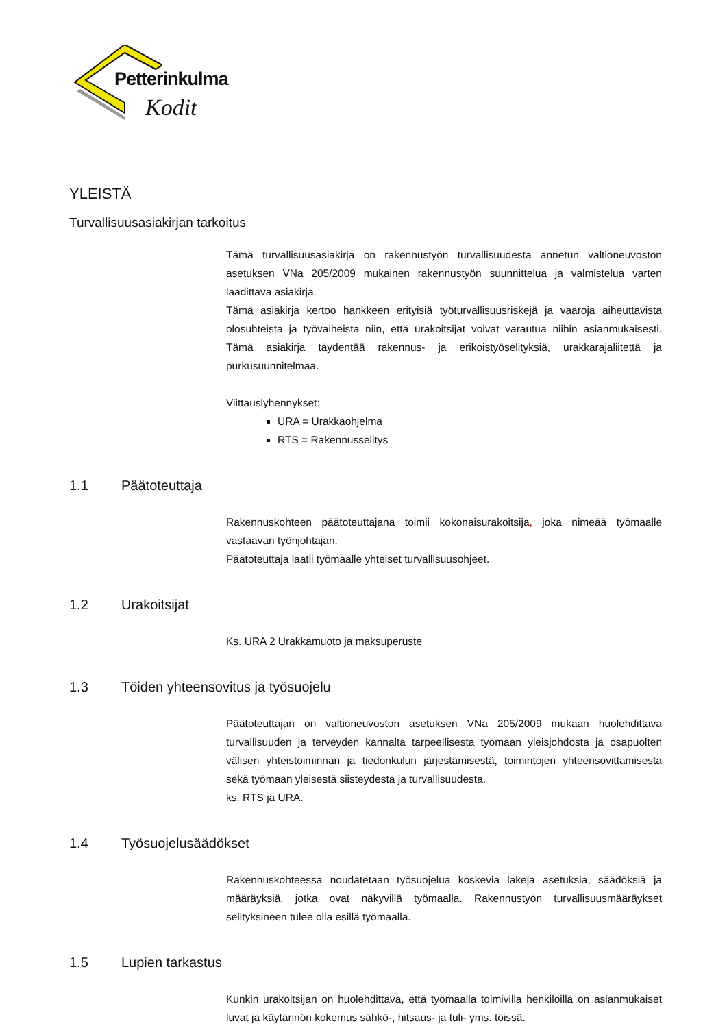Petterinkulma
Kodit
YLEISTÄ
Turvallisuusasiakirjan tarkoitus
Tämä turvallisuusasiakirja on rakennustyön turvallisuudesta annetun valtioneuvoston asetuksen VNa 205/2009 mukainen rakennustyön suunnittelua ja valmistelua varten laadittava asiakirja.
Tämä asiakirja kertoo hankkeen erityisiä työturvallisuusriskejä ja vaaroja aiheuttavista olosuhteista ja työvaiheista niin, että urakoitsijat voivat varautua niihin asianmukaisesti. Tämä asiakirja täydentää rakennus- ja erikoistyöselityksiä, urakkarajaliitettä ja purkusuunnitelmaa.
Viittauslyhennykset:
URA = Urakkaohjelma
RTS = Rakennusselitys
1.1 Päätoteuttaja
Rakennuskohteen päätoteuttajana toimii kokonaisurakoitsija, joka nimeää työmaalle vastaavan työnjohtajan.
Päätoteuttaja laatii työmaalle yhteiset turvallisuusohjeet.
1.2 Urakoitsijat
Ks. URA 2 Urakkamuoto ja maksuperuste
1.3 Töiden yhteensovitus ja työsuojelu
Päätoteuttajan on valtioneuvoston asetuksen VNa 205/2009 mukaan huolehdittava turvallisuuden ja terveyden kannalta tarpeellisesta työmaan yleisjohdosta ja osapuolten välisen yhteistoiminnan ja tiedonkulun järjestämisestä, toimintojen yhteensovittamisesta sekä työmaan yleisestä siisteydestä ja turvallisuudesta.
ks. RTS ja URA.
1.4 Työsuojelusäädökset
Rakennuskohteessa noudatetaan työsuojelua koskevia lakeja asetuksia, säädöksiä ja määräyksiä, jotka ovat näkyvillä työmaalla. Rakennustyön turvallisuusmääräykset selityksineen tulee olla esillä työmaalla.
1.5 Lupien tarkastus
Kunkin urakoitsijan on huolehdittava, että työmaalla toimivilla henkilöillä on asianmukaiset luvat ja käytännön kokemus sähkö-, hitsaus- ja tuli- yms. töissä.